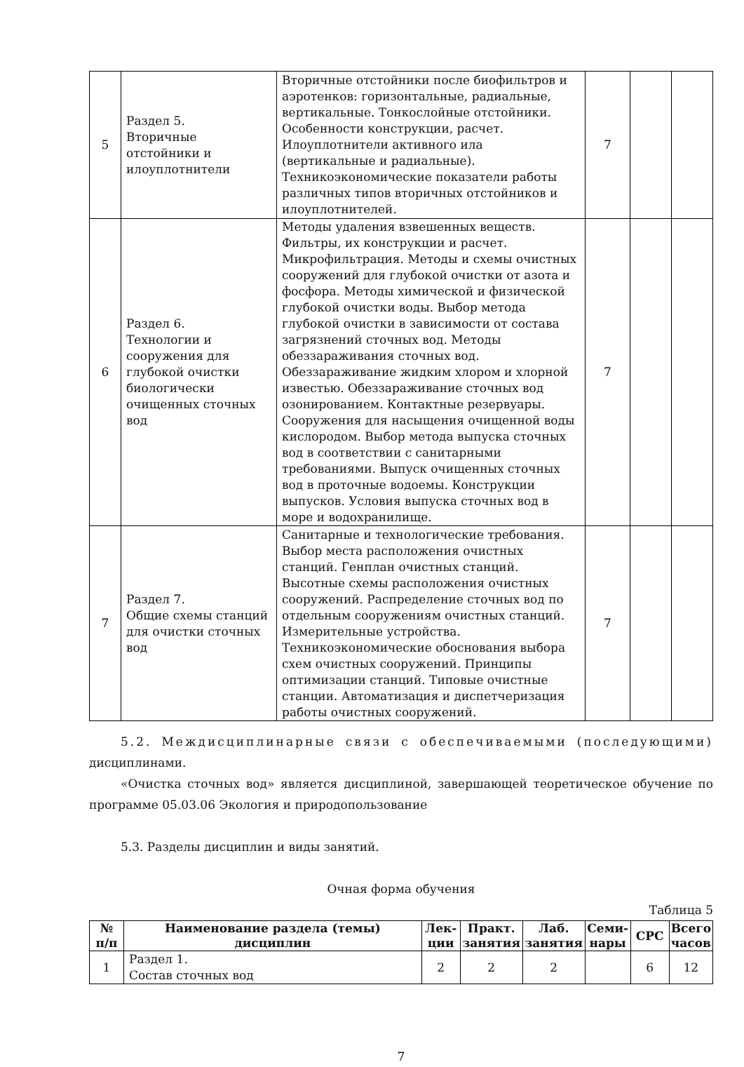| 5 | Раздел 5. Вторичные отстойники и илоуплотнители | Вторичные отстойники после биофильтров и аэротенков: горизонтальные, радиальные, вертикальные. Тонкослойные отстойники. Особенности конструкции, расчет. Илоуплотнители активного ила (вертикальные и радиальные). Техникоэкономические показатели работы различных типов вторичных отстойников и илоуплотнителей. | 7 | | |
| 6 | Раздел 6. Технологии и сооружения для глубокой очистки биологически очищенных сточных вод | Методы удаления взвешенных веществ. Фильтры, их конструкции и расчет. Микрофильтрация. Методы и схемы очистных сооружений для глубокой очистки от азота и фосфора. Методы химической и физической глубокой очистки воды. Выбор метода глубокой очистки в зависимости от состава загрязнений сточных вод. Методы обеззараживания сточных вод. Обеззараживание жидким хлором и хлорной известью. Обеззараживание сточных вод озонированием. Контактные резервуары. Сооружения для насыщения очищенной воды кислородом. Выбор метода выпуска сточных вод в соответствии с санитарными требованиями. Выпуск очищенных сточных вод в проточные водоемы. Конструкции выпусков. Условия выпуска сточных вод в море и водохранилище. | 7 | | |
| 7 | Раздел 7. Общие схемы станций для очистки сточных вод | Санитарные и технологические требования. Выбор места расположения очистных станций. Генплан очистных станций. Высотные схемы расположения очистных сооружений. Распределение сточных вод по отдельным сооружениям очистных станций. Измерительные устройства. Техникоэкономические обоснования выбора схем очистных сооружений. Принципы оптимизации станций. Типовые очистные станции. Автоматизация и диспетчеризация работы очистных сооружений. | 7 | | |
5.2. Междисциплинарные связи с обеспечиваемыми (последующими) дисциплинами.
«Очистка сточных вод» является дисциплиной, завершающей теоретическое обучение по программе 05.03.06 Экология и природопользование
5.3. Разделы дисциплин и виды занятий.
Очная форма обучения
Таблица 5
| № п/п | Наименование раздела (темы) дисциплин | Лек- ции | Практ. занятия | Лаб. занятия | Семи- нары | СРС | Всего часов |
| --- | --- | --- | --- | --- | --- | --- | --- |
| 1 | Раздел 1. Состав сточных вод | 2 | 2 | 2 | | 6 | 12 |
7